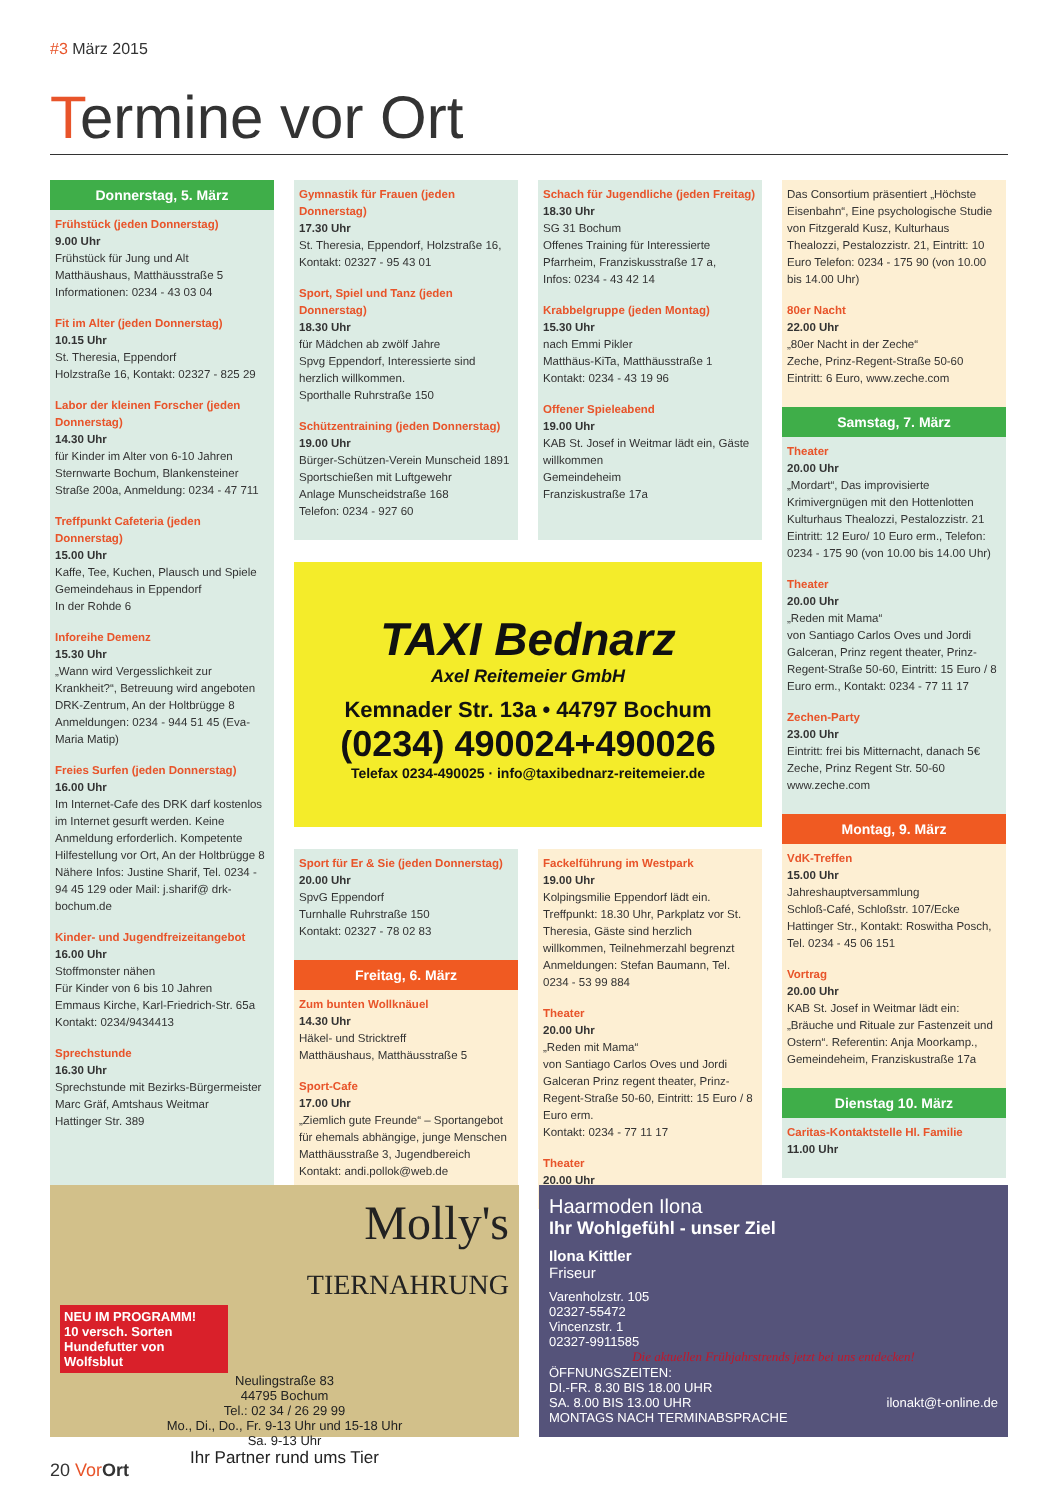#3 März 2015
Termine vor Ort
Donnerstag, 5. März
Frühstück (jeden Donnerstag)
9.00 Uhr
Frühstück für Jung und Alt
Matthäushaus, Matthäusstraße 5
Informationen: 0234 - 43 03 04
Fit im Alter (jeden Donnerstag)
10.15 Uhr
St. Theresia, Eppendorf
Holzstraße 16, Kontakt: 02327 - 825 29
Labor der kleinen Forscher (jeden Donnerstag)
14.30 Uhr
für Kinder im Alter von 6-10 Jahren Sternwarte Bochum, Blankensteiner Straße 200a, Anmeldung: 0234 - 47 711
Treffpunkt Cafeteria (jeden Donnerstag)
15.00 Uhr
Kaffe, Tee, Kuchen, Plausch und Spiele
Gemeindehaus in Eppendorf
In der Rohde 6
Inforeihe Demenz
15.30 Uhr
„Wann wird Vergesslichkeit zur Krankheit?“, Betreuung wird angeboten
DRK-Zentrum, An der Holtbrügge 8
Anmeldungen: 0234 - 944 51 45 (Eva-Maria Matip)
Freies Surfen (jeden Donnerstag)
16.00 Uhr
Im Internet-Cafe des DRK darf kostenlos im Internet gesurft werden. Keine Anmeldung erforderlich. Kompetente Hilfestellung vor Ort, An der Holtbrügge 8 Nähere Infos: Justine Sharif, Tel. 0234 - 94 45 129 oder Mail: j.sharif@ drk-bochum.de
Kinder- und Jugendfreizeitangebot
16.00 Uhr
Stoffmonster nähen
Für Kinder von 6 bis 10 Jahren
Emmaus Kirche, Karl-Friedrich-Str. 65a
Kontakt: 0234/9434413
Sprechstunde
16.30 Uhr
Sprechstunde mit Bezirks-Bürgermeister Marc Gräf, Amtshaus Weitmar
Hattinger Str. 389
Gymnastik für Frauen (jeden Donnerstag)
17.30 Uhr
St. Theresia, Eppendorf, Holzstraße 16, Kontakt: 02327 - 95 43 01
Sport, Spiel und Tanz (jeden Donnerstag)
18.30 Uhr
für Mädchen ab zwölf Jahre
Spvg Eppendorf, Interessierte sind herzlich willkommen.
Sporthalle Ruhrstraße 150
Schützentraining (jeden Donnerstag)
19.00 Uhr
Bürger-Schützen-Verein Munscheid 1891
Sportschießen mit Luftgewehr
Anlage Munscheidstraße 168
Telefon: 0234 - 927 60
Schach für Jugendliche (jeden Freitag)
18.30 Uhr
SG 31 Bochum
Offenes Training für Interessierte
Pfarrheim, Franziskusstraße 17 a,
Infos: 0234 - 43 42 14
Krabbelgruppe (jeden Montag)
15.30 Uhr
nach Emmi Pikler
Matthäus-KiTa, Matthäusstraße 1
Kontakt: 0234 - 43 19 96
Offener Spieleabend
19.00 Uhr
KAB St. Josef in Weitmar lädt ein, Gäste willkommen
Gemeindeheim
Franziskustraße 17a
TAXI Bednarz
Axel Reitemeier GmbH
Kemnader Str. 13a • 44797 Bochum
(0234) 490024+490026
Telefax 0234-490025 · info@taxibednarz-reitemeier.de
Sport für Er & Sie (jeden Donnerstag)
20.00 Uhr
SpvG Eppendorf
Turnhalle Ruhrstraße 150
Kontakt: 02327 - 78 02 83
Freitag, 6. März
Zum bunten Wollknäuel
14.30 Uhr
Häkel- und Stricktreff
Matthäushaus, Matthäusstraße 5
Sport-Cafe
17.00 Uhr
„Ziemlich gute Freunde“ – Sportangebot für ehemals abhängige, junge Menschen
Matthäusstraße 3, Jugendbereich
Kontakt: andi.pollok@web.de
Fackelführung im Westpark
19.00 Uhr
Kolpingsmilie Eppendorf lädt ein. Treffpunkt: 18.30 Uhr, Parkplatz vor St. Theresia, Gäste sind herzlich willkommen, Teilnehmerzahl begrenzt
Anmeldungen: Stefan Baumann, Tel. 0234 - 53 99 884
Theater
20.00 Uhr
„Reden mit Mama“
von Santiago Carlos Oves und Jordi Galceran Prinz regent theater, Prinz-Regent-Straße 50-60, Eintritt: 15 Euro / 8 Euro erm.
Kontakt: 0234 - 77 11 17
Theater
20.00 Uhr
Das Consortium präsentiert „Höchste Eisenbahn“, Eine psychologische Studie von Fitzgerald Kusz, Kulturhaus Thealozzi, Pestalozzistr. 21, Eintritt: 10 Euro Telefon: 0234 - 175 90 (von 10.00 bis 14.00 Uhr)
80er Nacht
22.00 Uhr
„80er Nacht in der Zeche“
Zeche, Prinz-Regent-Straße 50-60
Eintritt: 6 Euro, www.zeche.com
Samstag, 7. März
Theater
20.00 Uhr
„Mordart“, Das improvisierte Krimivergnügen mit den Hottenlotten
Kulturhaus Thealozzi, Pestalozzistr. 21
Eintritt: 12 Euro/ 10 Euro erm., Telefon: 0234 - 175 90 (von 10.00 bis 14.00 Uhr)
Theater
20.00 Uhr
„Reden mit Mama“
von Santiago Carlos Oves und Jordi Galceran, Prinz regent theater, Prinz-Regent-Straße 50-60, Eintritt: 15 Euro / 8 Euro erm., Kontakt: 0234 - 77 11 17
Zechen-Party
23.00 Uhr
Eintritt: frei bis Mitternacht, danach 5€
Zeche, Prinz Regent Str. 50-60
www.zeche.com
Montag, 9. März
VdK-Treffen
15.00 Uhr
Jahreshauptversammlung
Schloß-Café, Schloßstr. 107/Ecke Hattinger Str., Kontakt: Roswitha Posch,
Tel. 0234 - 45 06 151
Vortrag
20.00 Uhr
KAB St. Josef in Weitmar lädt ein: „Bräuche und Rituale zur Fastenzeit und Ostern“. Referentin: Anja Moorkamp., Gemeindeheim, Franziskustraße 17a
Dienstag 10. März
Caritas-Kontaktstelle Hl. Familie
11.00 Uhr
Molly's
TIERNAHRUNG
NEU IM PROGRAMM!
10 versch. Sorten Hundefutter von Wolfsblut
Neulingstraße 83
44795 Bochum
Tel.: 02 34 / 26 29 99
Mo., Di., Do., Fr. 9-13 Uhr und 15-18 Uhr
Sa. 9-13 Uhr
Ihr Partner rund ums Tier
Haarmoden Ilona
Ihr Wohlgefühl - unser Ziel
Ilona Kittler
Friseur
Varenholzstr. 105
02327-55472
Vincenzstr. 1
02327-9911585
Die aktuellen Frühjahrstrends jetzt bei uns entdecken!
ÖFFNUNGSZEITEN:
DI.-FR. 8.30 BIS 18.00 UHR
SA. 8.00 BIS 13.00 UHR ilonakt@t-online.de
MONTAGS NACH TERMINABSPRACHE
20 Vor Ort